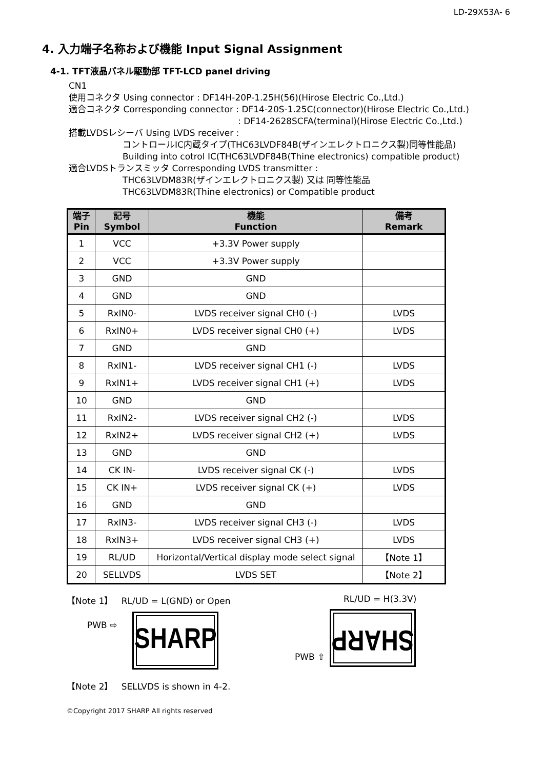LD-29X53A- 6
4. 入力端子名称および機能 Input Signal Assignment
4-1. TFT液晶パネル駆動部 TFT-LCD panel driving
CN1
使用コネクタ Using connector : DF14H-20P-1.25H(56)(Hirose Electric Co.,Ltd.)
適合コネクタ Corresponding connector : DF14-20S-1.25C(connector)(Hirose Electric Co.,Ltd.)
: DF14-2628SCFA(terminal)(Hirose Electric Co.,Ltd.)
搭載LVDSレシーバ Using LVDS receiver :
コントロールIC内蔵タイプ(THC63LVDF84B(ザインエレクトロニクス製)同等性能品)
Building into cotrol IC(THC63LVDF84B(Thine electronics) compatible product)
適合LVDSトランスミッタ Corresponding LVDS transmitter :
THC63LVDM83R(ザインエレクトロニクス製) 又は 同等性能品
THC63LVDM83R(Thine electronics) or Compatible product
| 端子 Pin | 記号 Symbol | 機能 Function | 備考 Remark |
| --- | --- | --- | --- |
| 1 | VCC | +3.3V Power supply | |
| 2 | VCC | +3.3V Power supply | |
| 3 | GND | GND | |
| 4 | GND | GND | |
| 5 | RxIN0- | LVDS receiver signal CH0 (-) | LVDS |
| 6 | RxIN0+ | LVDS receiver signal CH0 (+) | LVDS |
| 7 | GND | GND | |
| 8 | RxIN1- | LVDS receiver signal CH1 (-) | LVDS |
| 9 | RxIN1+ | LVDS receiver signal CH1 (+) | LVDS |
| 10 | GND | GND | |
| 11 | RxIN2- | LVDS receiver signal CH2 (-) | LVDS |
| 12 | RxIN2+ | LVDS receiver signal CH2 (+) | LVDS |
| 13 | GND | GND | |
| 14 | CK IN- | LVDS receiver signal CK (-) | LVDS |
| 15 | CK IN+ | LVDS receiver signal CK (+) | LVDS |
| 16 | GND | GND | |
| 17 | RxIN3- | LVDS receiver signal CH3 (-) | LVDS |
| 18 | RxIN3+ | LVDS receiver signal CH3 (+) | LVDS |
| 19 | RL/UD | Horizontal/Vertical display mode select signal | 【Note 1】 |
| 20 | SELLVDS | LVDS SET | 【Note 2】 |
【Note 1】 RL/UD = L(GND) or Open
PWB ⇨
SHARP
RL/UD = H(3.3V)
PWB ⇧
SHARP
【Note 2】 SELLVDS is shown in 4-2.
©Copyright 2017 SHARP All rights reserved